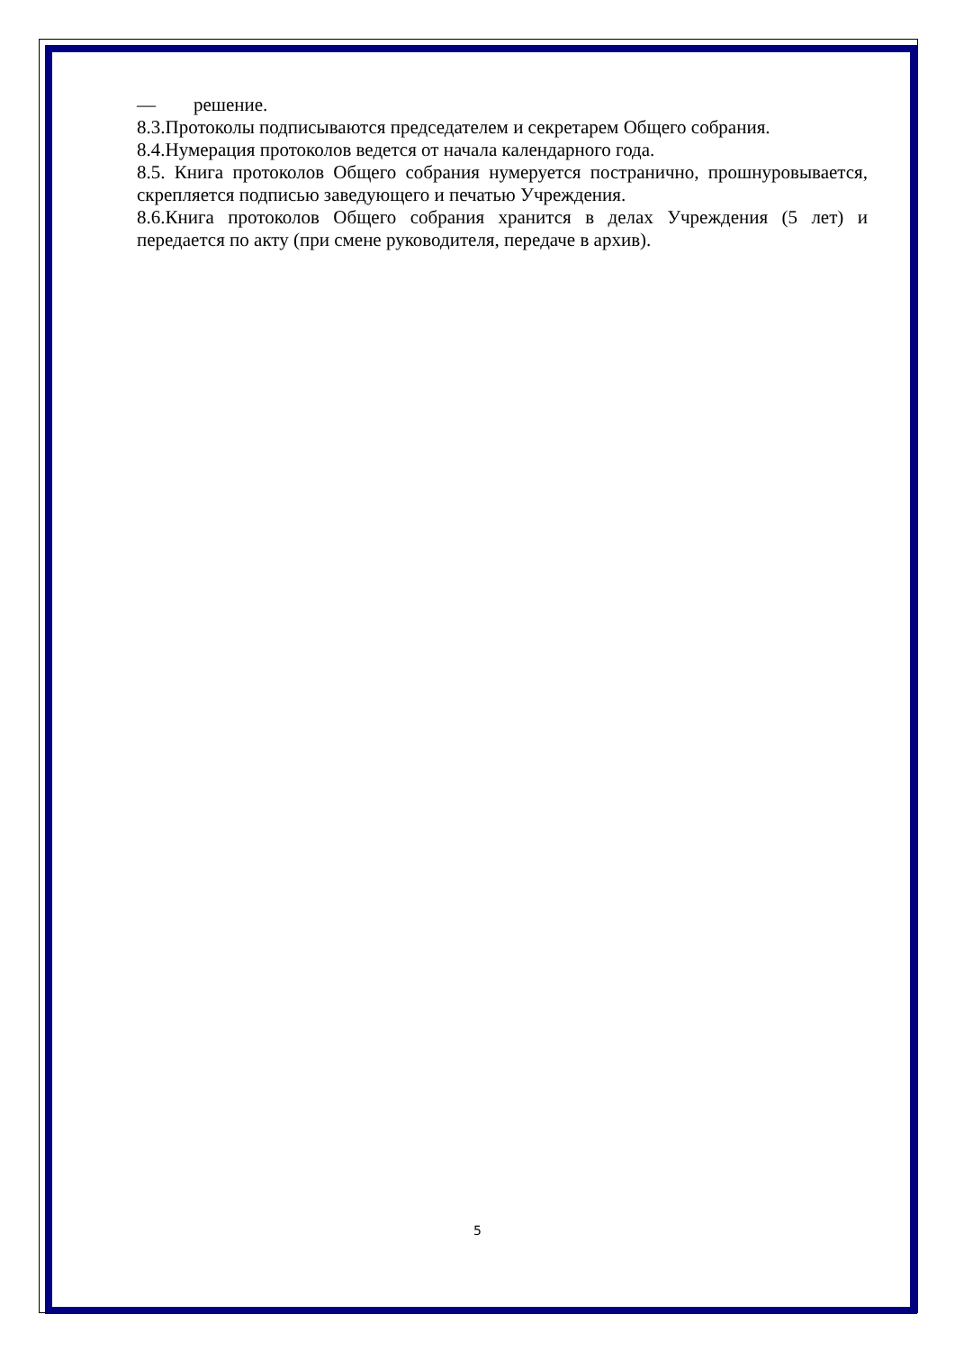— решение.
8.3.Протоколы подписываются председателем и секретарем Общего собрания.
8.4.Нумерация протоколов ведется от начала календарного года.
8.5. Книга протоколов Общего собрания нумеруется постранично, прошнуровывается, скрепляется подписью заведующего и печатью Учреждения.
8.6.Книга протоколов Общего собрания хранится в делах Учреждения (5 лет) и передается по акту (при смене руководителя, передаче в архив).
5